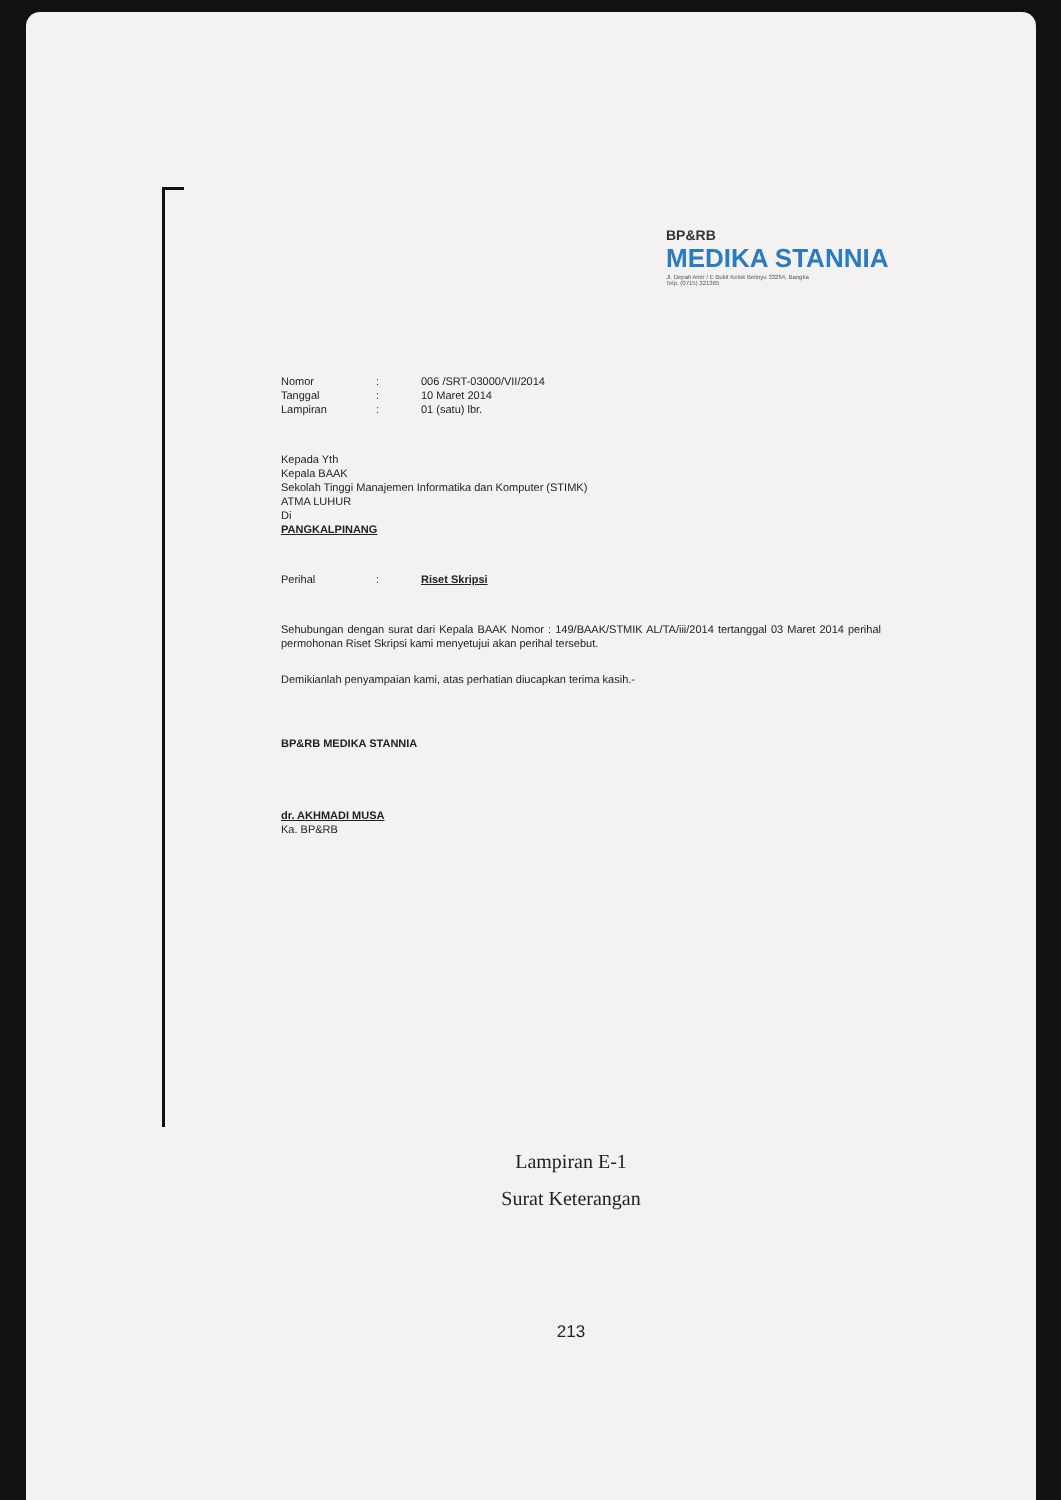BP&RB
MEDIKA STANNIA
Jl. Depati Amir / E Bukit Kelok Belinyu 33264, Bangka
Telp. (0715) 321365
Nomor: 006 /SRT-03000/VII/2014
Tanggal: 10 Maret 2014
Lampiran: 01 (satu) lbr.
Kepada Yth
Kepala BAAK
Sekolah Tinggi Manajemen Informatika dan Komputer (STIMK)
ATMA LUHUR
Di
PANGKALPINANG
Perihal: Riset Skripsi
Sehubungan dengan surat dari Kepala BAAK Nomor : 149/BAAK/STMIK AL/TA/iii/2014 tertanggal 03 Maret 2014 perihal permohonan Riset Skripsi kami menyetujui akan perihal tersebut.
Demikianlah penyampaian kami, atas perhatian diucapkan terima kasih.-
BP&RB MEDIKA STANNIA
dr. AKHMADI MUSA
Ka. BP&RB
Lampiran E-1
Surat Keterangan
213